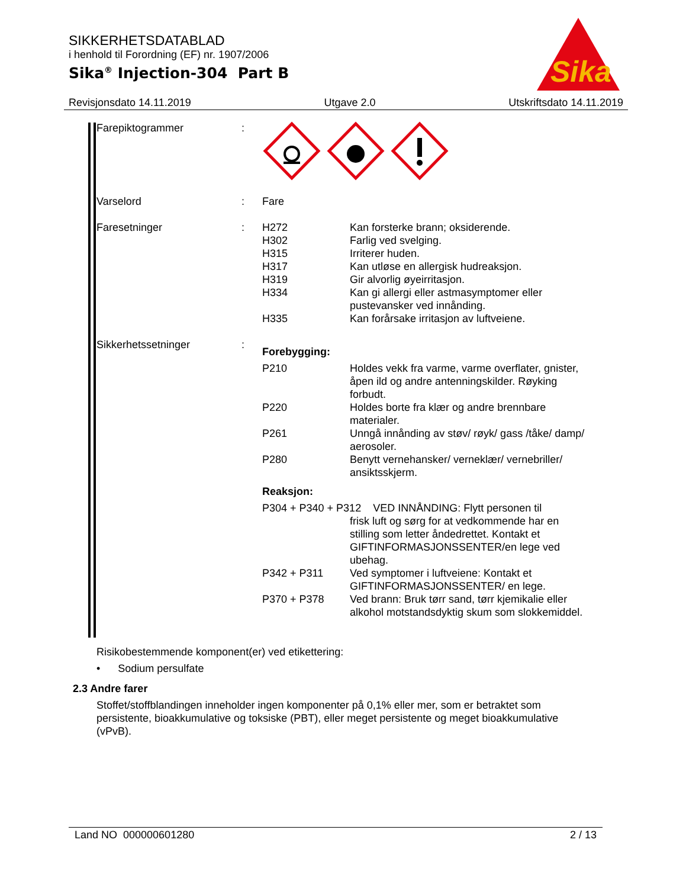SIKKERHETSDATABLAD
i henhold til Forordning (EF) nr. 1907/2006
Sika<sup>®</sup> Injection-304 Part B
Sika
®
Revisjonsdato 14.11.2019 Utgave 2.0 Utskriftsdato 14.11.2019
| Farepiktogrammer | : | | |
| Varselord | : | Fare | |
| Faresetninger | : | H272 H302 H315 H317 H319 H334 H335 | Kan forsterke brann; oksiderende. Farlig ved svelging. Irriterer huden. Kan utløse en allergisk hudreaksjon. Gir alvorlig øyeirritasjon. Kan gi allergi eller astmasymptomer eller pustevansker ved innånding. Kan forårsake irritasjon av luftveiene. |
| Sikkerhetssetninger | : | Forebygging: | |
| | | P210 | Holdes vekk fra varme, varme overflater, gnister, åpen ild og andre antenningskilder. Røyking forbudt. |
| | | P220 | Holdes borte fra klær og andre brennbare materialer. |
| | | P261 | Unngå innånding av støv/ røyk/ gass /tåke/ damp/ aerosoler. |
| | | P280 | Benytt vernehansker/ verneklær/ vernebriller/ ansiktsskjerm. |
| | | Reaksjon: | |
| | | P304 + P340 + P312 VED INNÅNDING: Flytt personen til frisk luft og sørg for at vedkommende har en stilling som letter åndedrettet. Kontakt et GIFTINFORMASJONSSENTER/en lege ved ubehag. | |
| | | P342 + P311 | Ved symptomer i luftveiene: Kontakt et GIFTINFORMASJONSSENTER/ en lege. |
| | | P370 + P378 | Ved brann: Bruk tørr sand, tørr kjemikalie eller alkohol motstandsdyktig skum som slokkemiddel. |
Risikobestemmende komponent(er) ved etikettering:
• Sodium persulfate
2.3 Andre farer
Stoffet/stoffblandingen inneholder ingen komponenter på 0,1% eller mer, som er betraktet som persistente, bioakkumulative og toksiske (PBT), eller meget persistente og meget bioakkumulative (vPvB).
Land NO 000000601280 2 / 13